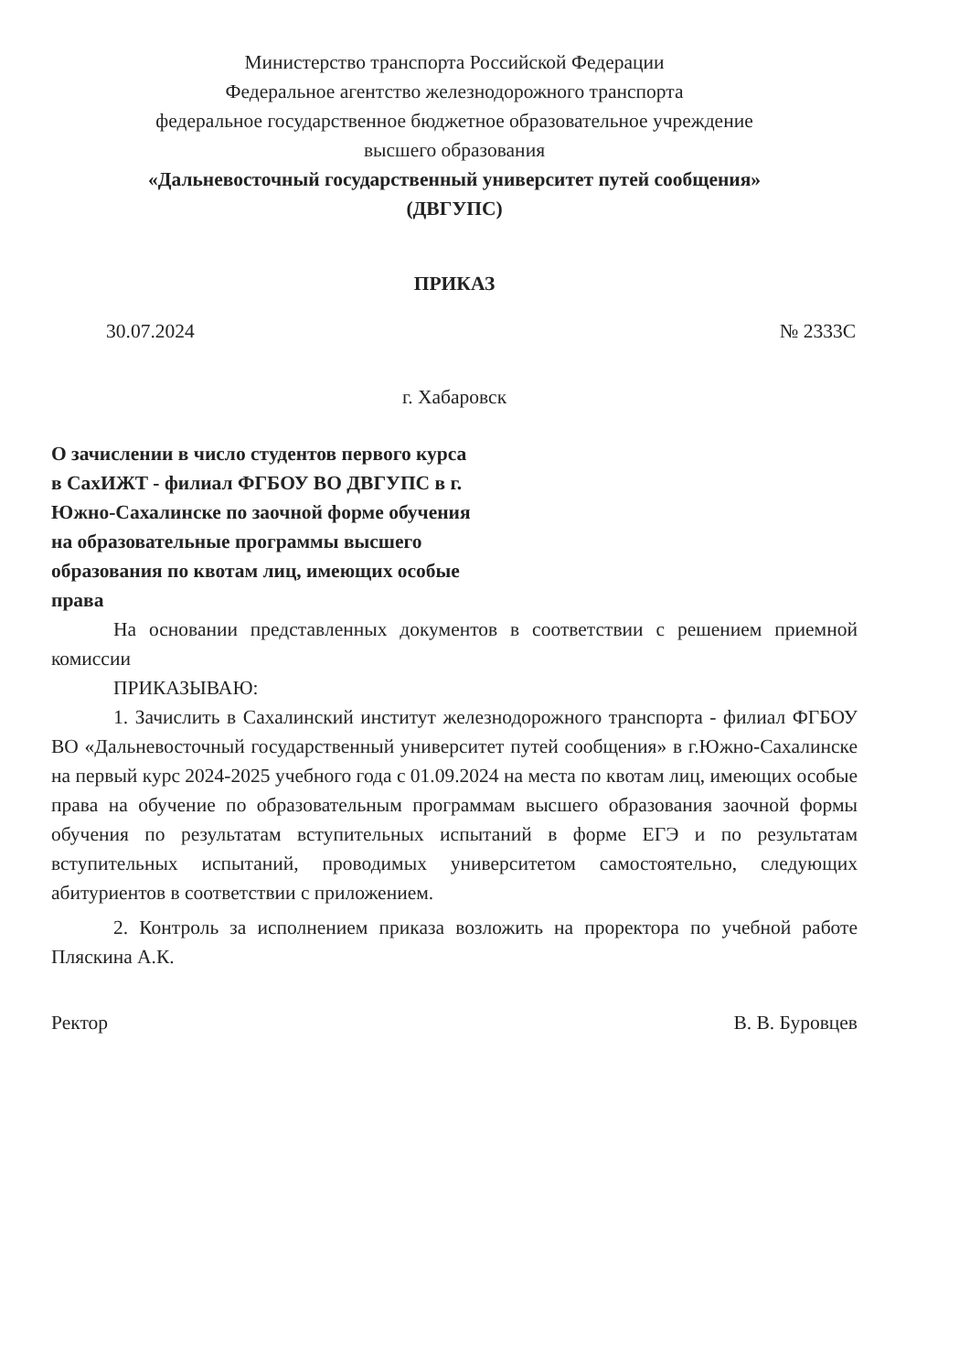Министерство транспорта Российской Федерации
Федеральное агентство железнодорожного транспорта
федеральное государственное бюджетное образовательное учреждение
высшего образования
«Дальневосточный государственный университет путей сообщения»
(ДВГУПС)
ПРИКАЗ
30.07.2024 № 2333С
г. Хабаровск
О зачислении в число студентов первого курса в СахИЖТ - филиал ФГБОУ ВО ДВГУПС в г. Южно-Сахалинске по заочной форме обучения на образовательные программы высшего образования по квотам лиц, имеющих особые права
На основании представленных документов в соответствии с решением приемной комиссии
ПРИКАЗЫВАЮ:
1. Зачислить в Сахалинский институт железнодорожного транспорта - филиал ФГБОУ ВО «Дальневосточный государственный университет путей сообщения» в г.Южно-Сахалинске на первый курс 2024-2025 учебного года с 01.09.2024 на места по квотам лиц, имеющих особые права на обучение по образовательным программам высшего образования заочной формы обучения по результатам вступительных испытаний в форме ЕГЭ и по результатам вступительных испытаний, проводимых университетом самостоятельно, следующих абитуриентов в соответствии с приложением.
2. Контроль за исполнением приказа возложить на проректора по учебной работе Пляскина А.К.
Ректор В. В. Буровцев